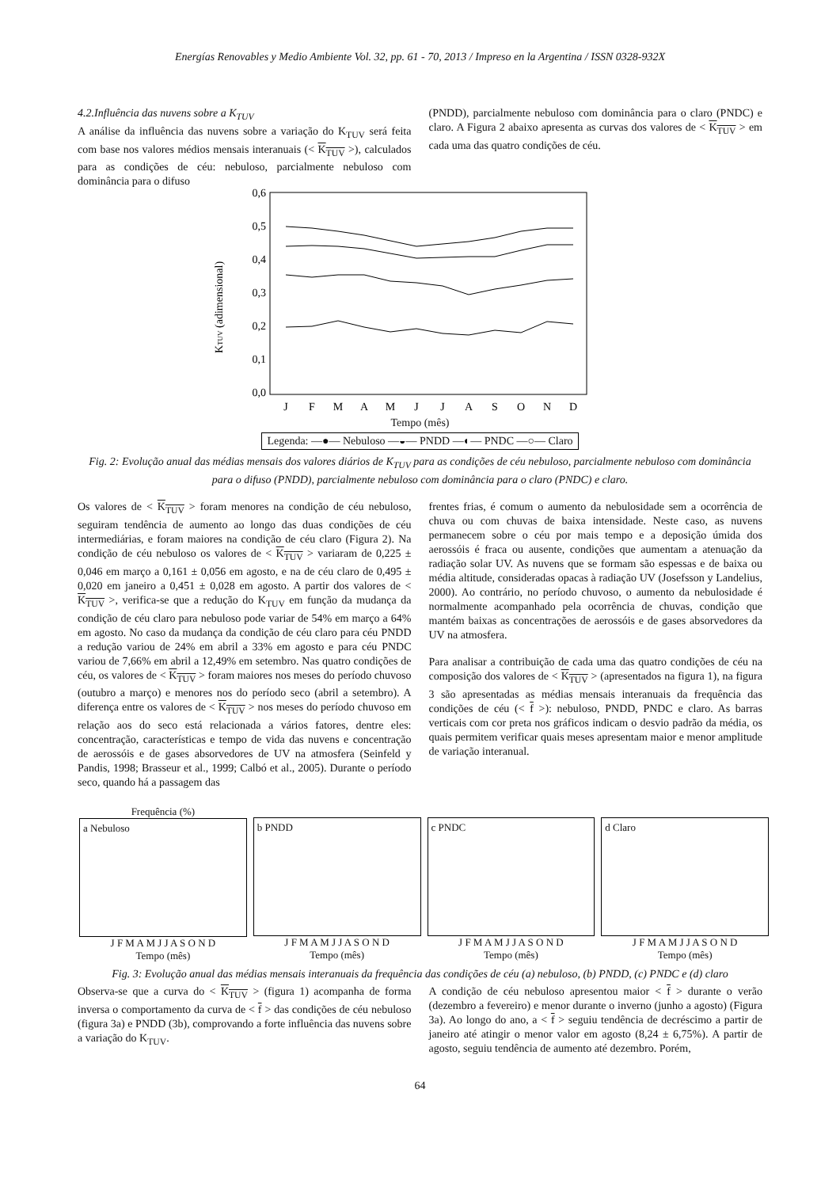Energías Renovables y Medio Ambiente Vol. 32, pp. 61 - 70, 2013 / Impreso en la Argentina / ISSN 0328-932X
4.2.Influência das nuvens sobre a K<sub>TUV</sub>
A análise da influência das nuvens sobre a variação do K<sub>TUV</sub> será feita com base nos valores médios mensais interanuais (< K<sub>TUV</sub> >), calculados para as condições de céu: nebuloso, parcialmente nebuloso com dominância para o difuso
(PNDD), parcialmente nebuloso com dominância para o claro (PNDC) e claro. A Figura 2 abaixo apresenta as curvas dos valores de < K<sub>TUV</sub> > em cada uma das quatro condições de céu.
0,6
0,5
0,4
0,3
0,2
0,1
0,0
KTUV (adimensional)
J
F
M
A
M
J
J
A
S
O
N
D
Tempo (mês)
Legenda: —●— Nebuloso —◒— PNDD —◐— PNDC —○— Claro
Fig. 2: Evolução anual das médias mensais dos valores diários de K<sub>TUV</sub> para as condições de céu nebuloso, parcialmente nebuloso com dominância para o difuso (PNDD), parcialmente nebuloso com dominância para o claro (PNDC) e claro.
Os valores de < K<sub>TUV</sub> > foram menores na condição de céu nebuloso, seguiram tendência de aumento ao longo das duas condições de céu intermediárias, e foram maiores na condição de céu claro (Figura 2). Na condição de céu nebuloso os valores de < K<sub>TUV</sub> > variaram de 0,225 ± 0,046 em março a 0,161 ± 0,056 em agosto, e na de céu claro de 0,495 ± 0,020 em janeiro a 0,451 ± 0,028 em agosto. A partir dos valores de < K<sub>TUV</sub> >, verifica-se que a redução do K<sub>TUV</sub> em função da mudança da condição de céu claro para nebuloso pode variar de 54% em março a 64% em agosto. No caso da mudança da condição de céu claro para céu PNDD a redução variou de 24% em abril a 33% em agosto e para céu PNDC variou de 7,66% em abril a 12,49% em setembro. Nas quatro condições de céu, os valores de < K<sub>TUV</sub> > foram maiores nos meses do período chuvoso (outubro a março) e menores nos do período seco (abril a setembro). A diferença entre os valores de < K<sub>TUV</sub> > nos meses do período chuvoso em relação aos do seco está relacionada a vários fatores, dentre eles: concentração, características e tempo de vida das nuvens e concentração de aerossóis e de gases absorvedores de UV na atmosfera (Seinfeld y Pandis, 1998; Brasseur et al., 1999; Calbó et al., 2005). Durante o período seco, quando há a passagem das
frentes frias, é comum o aumento da nebulosidade sem a ocorrência de chuva ou com chuvas de baixa intensidade. Neste caso, as nuvens permanecem sobre o céu por mais tempo e a deposição úmida dos aerossóis é fraca ou ausente, condições que aumentam a atenuação da radiação solar UV. As nuvens que se formam são espessas e de baixa ou média altitude, consideradas opacas à radiação UV (Josefsson y Landelius, 2000). Ao contrário, no período chuvoso, o aumento da nebulosidade é normalmente acompanhado pela ocorrência de chuvas, condição que mantém baixas as concentrações de aerossóis e de gases absorvedores da UV na atmosfera.
Para analisar a contribuição de cada uma das quatro condições de céu na composição dos valores de < K<sub>TUV</sub> > (apresentados na figura 1), na figura 3 são apresentadas as médias mensais interanuais da frequência das condições de céu (< f >): nebuloso, PNDD, PNDC e claro. As barras verticais com cor preta nos gráficos indicam o desvio padrão da média, os quais permitem verificar quais meses apresentam maior e menor amplitude de variação interanual.
Frequência (%)
a Nebuloso
J F M A M J J A S O N D
Tempo (mês)
b PNDD
J F M A M J J A S O N D
Tempo (mês)
c PNDC
J F M A M J J A S O N D
Tempo (mês)
d Claro
J F M A M J J A S O N D
Tempo (mês)
Fig. 3: Evolução anual das médias mensais interanuais da frequência das condições de céu (a) nebuloso, (b) PNDD, (c) PNDC e (d) claro
Observa-se que a curva do < K<sub>TUV</sub> > (figura 1) acompanha de forma inversa o comportamento da curva de < f > das condições de céu nebuloso (figura 3a) e PNDD (3b), comprovando a forte influência das nuvens sobre a variação do K<sub>TUV</sub>.
A condição de céu nebuloso apresentou maior < f > durante o verão (dezembro a fevereiro) e menor durante o inverno (junho a agosto) (Figura 3a). Ao longo do ano, a < f > seguiu tendência de decréscimo a partir de janeiro até atingir o menor valor em agosto (8,24 ± 6,75%). A partir de agosto, seguiu tendência de aumento até dezembro. Porém,
64